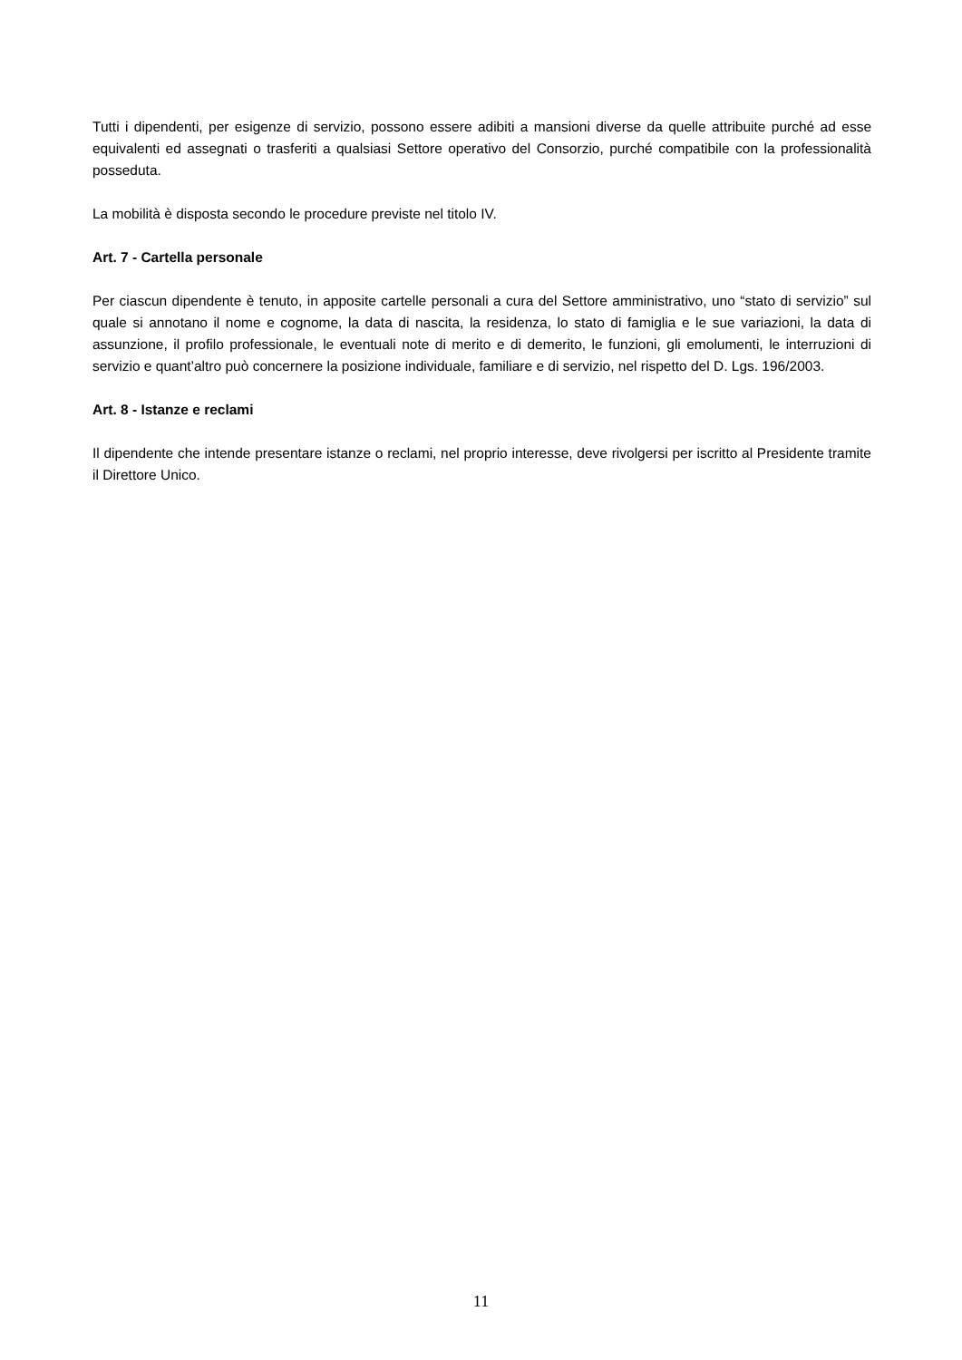Tutti i dipendenti, per esigenze di servizio, possono essere adibiti a mansioni diverse da quelle attribuite purché ad esse equivalenti ed assegnati o trasferiti a qualsiasi Settore operativo del Consorzio, purché compatibile con la professionalità posseduta.
La mobilità è disposta secondo le procedure previste nel titolo IV.
Art. 7 - Cartella personale
Per ciascun dipendente è tenuto, in apposite cartelle personali a cura del Settore amministrativo, uno “stato di servizio” sul quale si annotano il nome e cognome, la data di nascita, la residenza, lo stato di famiglia e le sue variazioni, la data di assunzione, il profilo professionale, le eventuali note di merito e di demerito, le funzioni, gli emolumenti, le interruzioni di servizio e quant’altro può concernere la posizione individuale, familiare e di servizio, nel rispetto del D. Lgs. 196/2003.
Art. 8 - Istanze e reclami
Il dipendente che intende presentare istanze o reclami, nel proprio interesse, deve rivolgersi per iscritto al Presidente tramite il Direttore Unico.
11